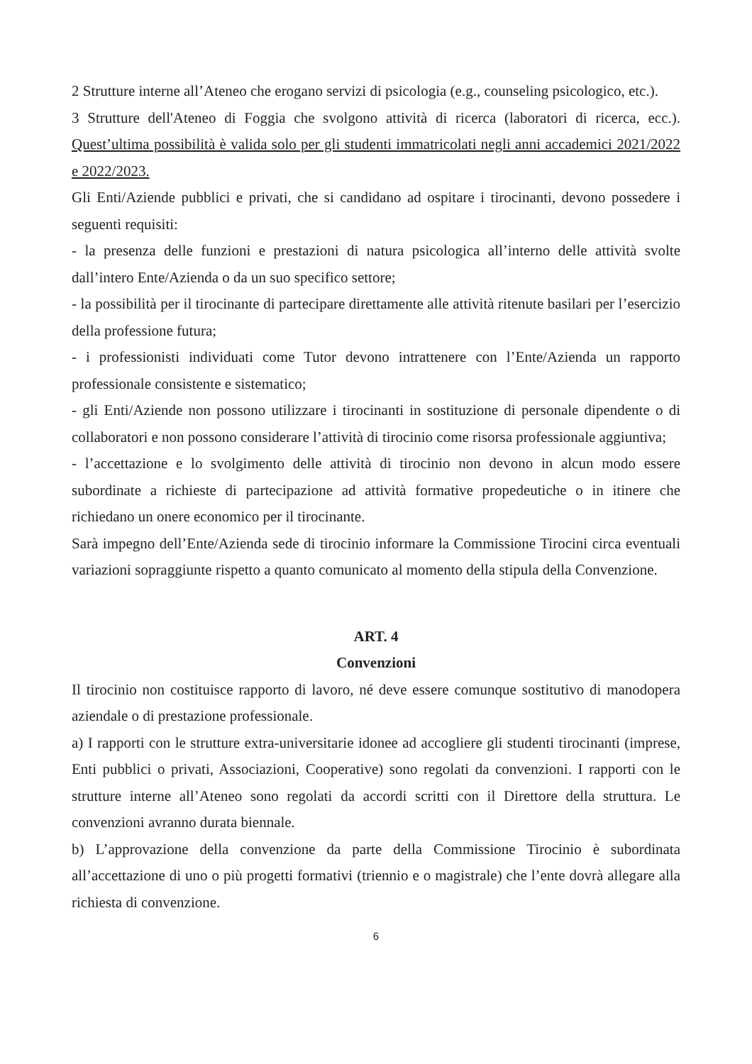2 Strutture interne all’Ateneo che erogano servizi di psicologia (e.g., counseling psicologico, etc.).
3 Strutture dell'Ateneo di Foggia che svolgono attività di ricerca (laboratori di ricerca, ecc.). Quest’ultima possibilità è valida solo per gli studenti immatricolati negli anni accademici 2021/2022 e 2022/2023.
Gli Enti/Aziende pubblici e privati, che si candidano ad ospitare i tirocinanti, devono possedere i seguenti requisiti:
- la presenza delle funzioni e prestazioni di natura psicologica all’interno delle attività svolte dall’intero Ente/Azienda o da un suo specifico settore;
- la possibilità per il tirocinante di partecipare direttamente alle attività ritenute basilari per l’esercizio della professione futura;
- i professionisti individuati come Tutor devono intrattenere con l’Ente/Azienda un rapporto professionale consistente e sistematico;
- gli Enti/Aziende non possono utilizzare i tirocinanti in sostituzione di personale dipendente o di collaboratori e non possono considerare l’attività di tirocinio come risorsa professionale aggiuntiva;
- l’accettazione e lo svolgimento delle attività di tirocinio non devono in alcun modo essere subordinate a richieste di partecipazione ad attività formative propedeutiche o in itinere che richiedano un onere economico per il tirocinante.
Sarà impegno dell’Ente/Azienda sede di tirocinio informare la Commissione Tirocini circa eventuali variazioni sopraggiunte rispetto a quanto comunicato al momento della stipula della Convenzione.
ART. 4
Convenzioni
Il tirocinio non costituisce rapporto di lavoro, né deve essere comunque sostitutivo di manodopera aziendale o di prestazione professionale.
a) I rapporti con le strutture extra-universitarie idonee ad accogliere gli studenti tirocinanti (imprese, Enti pubblici o privati, Associazioni, Cooperative) sono regolati da convenzioni. I rapporti con le strutture interne all’Ateneo sono regolati da accordi scritti con il Direttore della struttura. Le convenzioni avranno durata biennale.
b) L’approvazione della convenzione da parte della Commissione Tirocinio è subordinata all’accettazione di uno o più progetti formativi (triennio e o magistrale) che l’ente dovrà allegare alla richiesta di convenzione.
6